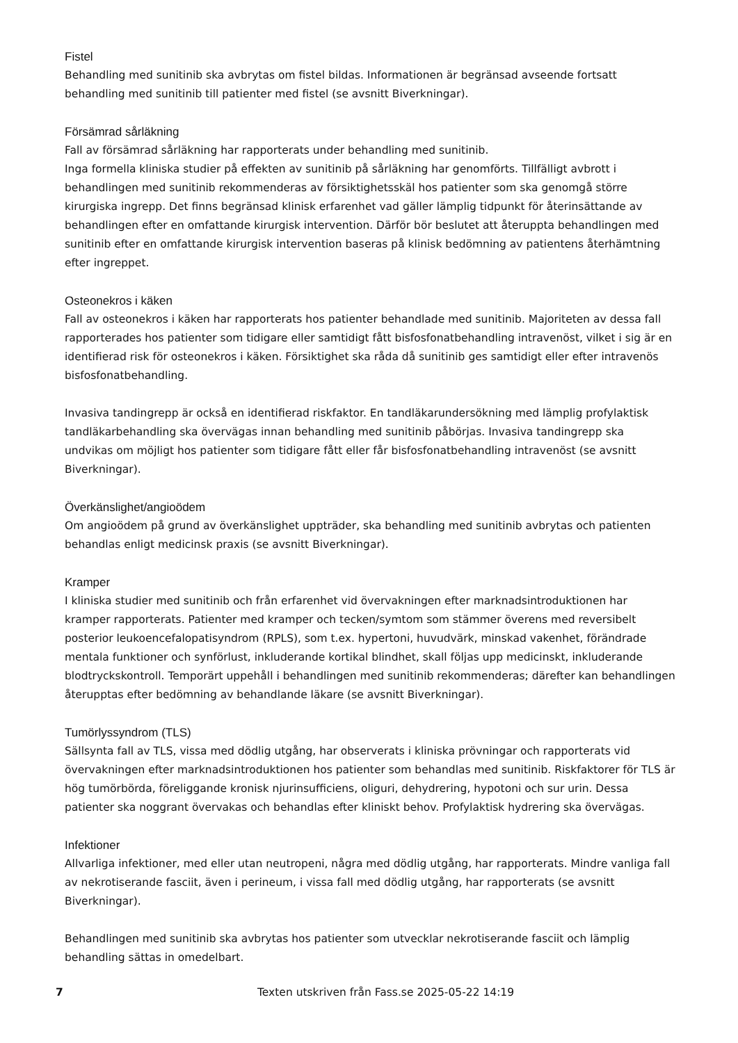Fistel
Behandling med sunitinib ska avbrytas om fistel bildas. Informationen är begränsad avseende fortsatt behandling med sunitinib till patienter med fistel (se avsnitt Biverkningar).
Försämrad sårläkning
Fall av försämrad sårläkning har rapporterats under behandling med sunitinib.
Inga formella kliniska studier på effekten av sunitinib på sårläkning har genomförts. Tillfälligt avbrott i behandlingen med sunitinib rekommenderas av försiktighetsskäl hos patienter som ska genomgå större kirurgiska ingrepp. Det finns begränsad klinisk erfarenhet vad gäller lämplig tidpunkt för återinsättande av behandlingen efter en omfattande kirurgisk intervention. Därför bör beslutet att återuppta behandlingen med sunitinib efter en omfattande kirurgisk intervention baseras på klinisk bedömning av patientens återhämtning efter ingreppet.
Osteonekros i käken
Fall av osteonekros i käken har rapporterats hos patienter behandlade med sunitinib. Majoriteten av dessa fall rapporterades hos patienter som tidigare eller samtidigt fått bisfosfonatbehandling intravenöst, vilket i sig är en identifierad risk för osteonekros i käken. Försiktighet ska råda då sunitinib ges samtidigt eller efter intravenös bisfosfonatbehandling.
Invasiva tandingrepp är också en identifierad riskfaktor. En tandläkarundersökning med lämplig profylaktisk tandläkarbehandling ska övervägas innan behandling med sunitinib påbörjas. Invasiva tandingrepp ska undvikas om möjligt hos patienter som tidigare fått eller får bisfosfonatbehandling intravenöst (se avsnitt Biverkningar).
Överkänslighet/angioödem
Om angioödem på grund av överkänslighet uppträder, ska behandling med sunitinib avbrytas och patienten behandlas enligt medicinsk praxis (se avsnitt Biverkningar).
Kramper
I kliniska studier med sunitinib och från erfarenhet vid övervakningen efter marknadsintroduktionen har kramper rapporterats. Patienter med kramper och tecken/symtom som stämmer överens med reversibelt posterior leukoencefalopatisyndrom (RPLS), som t.ex. hypertoni, huvudvärk, minskad vakenhet, förändrade mentala funktioner och synförlust, inkluderande kortikal blindhet, skall följas upp medicinskt, inkluderande blodtryckskontroll. Temporärt uppehåll i behandlingen med sunitinib rekommenderas; därefter kan behandlingen återupptas efter bedömning av behandlande läkare (se avsnitt Biverkningar).
Tumörlyssyndrom (TLS)
Sällsynta fall av TLS, vissa med dödlig utgång, har observerats i kliniska prövningar och rapporterats vid övervakningen efter marknadsintroduktionen hos patienter som behandlas med sunitinib. Riskfaktorer för TLS är hög tumörbörda, föreliggande kronisk njurinsufficiens, oliguri, dehydrering, hypotoni och sur urin. Dessa patienter ska noggrant övervakas och behandlas efter kliniskt behov. Profylaktisk hydrering ska övervägas.
Infektioner
Allvarliga infektioner, med eller utan neutropeni, några med dödlig utgång, har rapporterats. Mindre vanliga fall av nekrotiserande fasciit, även i perineum, i vissa fall med dödlig utgång, har rapporterats (se avsnitt Biverkningar).
Behandlingen med sunitinib ska avbrytas hos patienter som utvecklar nekrotiserande fasciit och lämplig behandling sättas in omedelbart.
7 Texten utskriven från Fass.se 2025-05-22 14:19